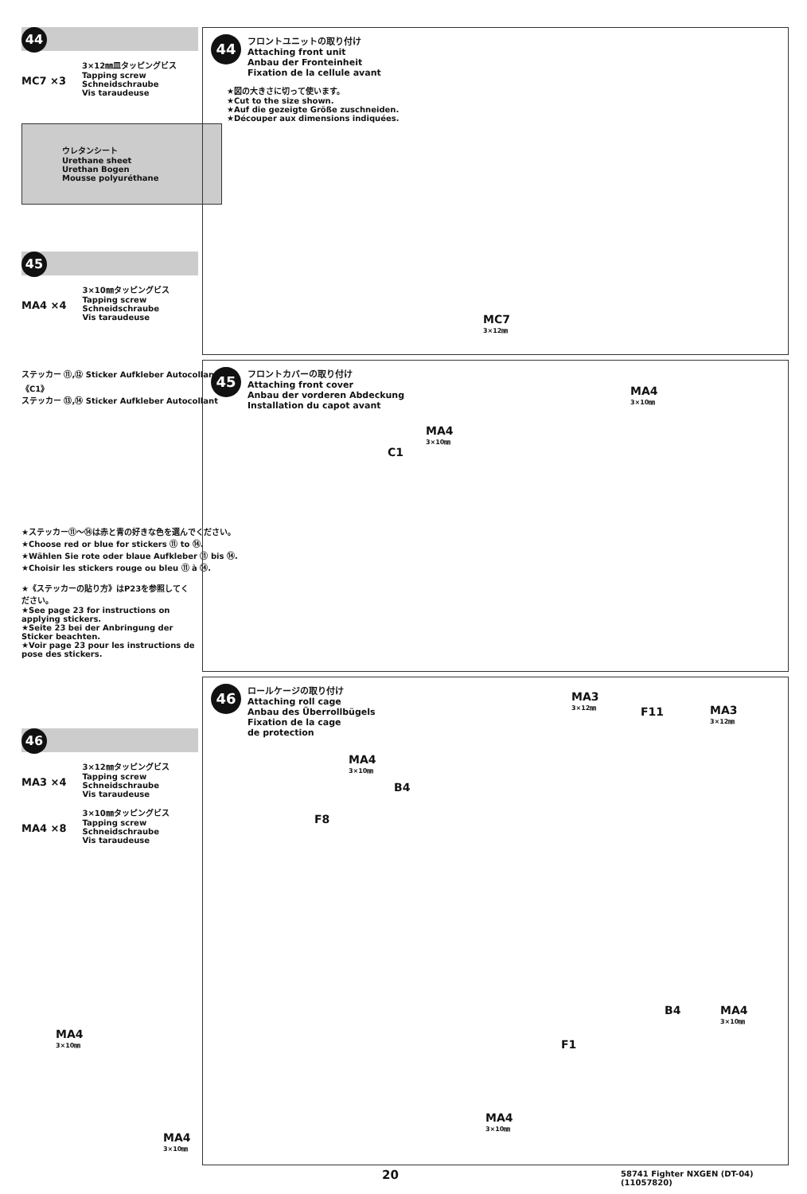44
MC7 ×3
3×12㎜皿タッピングビス
Tapping screw
Schneidschraube
Vis taraudeuse
ウレタンシート
Urethane sheet
Urethan Bogen
Mousse polyuréthane
45
MA4 ×4
3×10㎜タッピングビス
Tapping screw
Schneidschraube
Vis taraudeuse
ステッカー ⑪,⑫ Sticker Aufkleber Autocollant
《C1》
ステッカー ⑬,⑭ Sticker Aufkleber Autocollant
★ステッカー⑪～⑭は赤と青の好きな色を選んでください。
★Choose red or blue for stickers ⑪ to ⑭.
★Wählen Sie rote oder blaue Aufkleber ⑪ bis ⑭.
★Choisir les stickers rouge ou bleu ⑪ à ⑭.
★《ステッカーの貼り方》はP23を参照してください。
★See page 23 for instructions on applying stickers.
★Seite 23 bei der Anbringung der Sticker beachten.
★Voir page 23 pour les instructions de pose des stickers.
46
MA3 ×4
3×12㎜タッピングビス
Tapping screw
Schneidschraube
Vis taraudeuse
MA4 ×8
3×10㎜タッピングビス
Tapping screw
Schneidschraube
Vis taraudeuse
44
フロントユニットの取り付け
Attaching front unit
Anbau der Fronteinheit
Fixation de la cellule avant
★図の大きさに切って使います。
★Cut to the size shown.
★Auf die gezeigte Größe zuschneiden.
★Découper aux dimensions indiquées.
MC7
3×12㎜
45
フロントカバーの取り付け
Attaching front cover
Anbau der vorderen Abdeckung
Installation du capot avant
MA4
3×10㎜
MA4
3×10㎜
C1
46
ロールケージの取り付け
Attaching roll cage
Anbau des Überrollbügels
Fixation de la cage
de protection
MA3
3×12㎜
F11 MA3
3×12㎜
MA4
3×10㎜
B4
F8
MA4
3×10㎜
B4 MA4
3×10㎜
F1
MA4
3×10㎜
MA4
3×10㎜
20
58741 Fighter NXGEN (DT-04) (11057820)